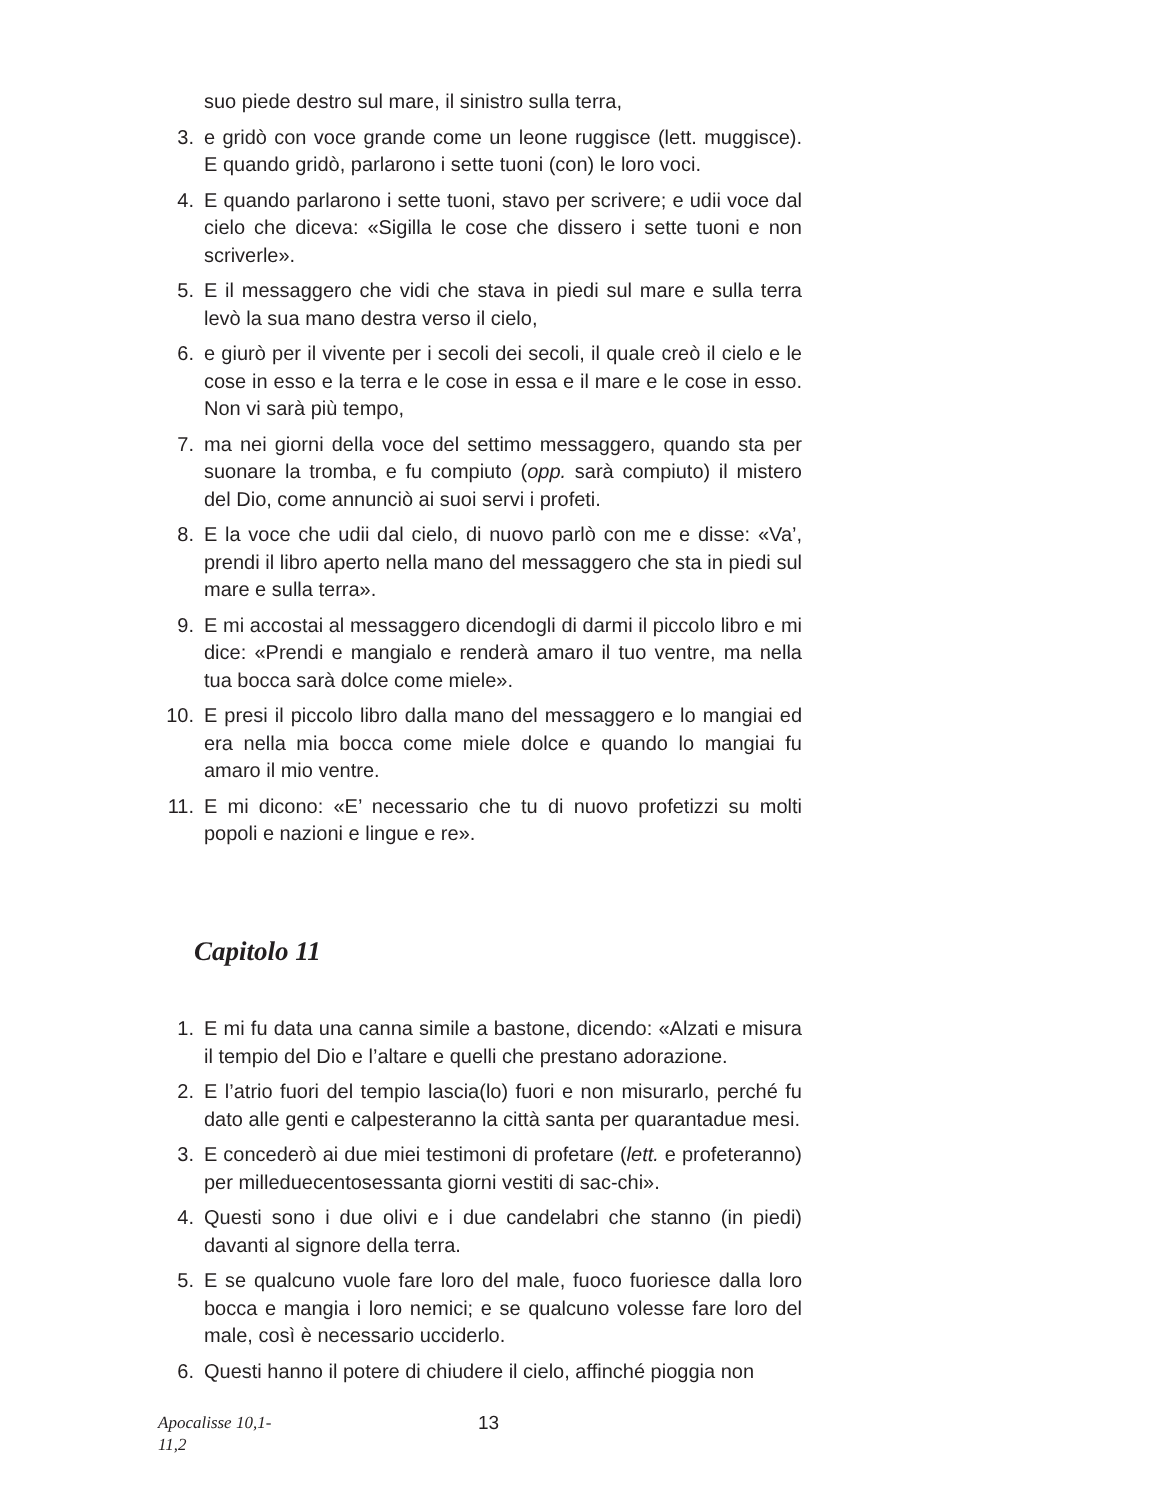suo piede destro sul mare, il sinistro sulla terra,
3. e gridò con voce grande come un leone ruggisce (lett. muggisce). E quando gridò, parlarono i sette tuoni (con) le loro voci.
4. E quando parlarono i sette tuoni, stavo per scrivere; e udii voce dal cielo che diceva: «Sigilla le cose che dissero i sette tuoni e non scriverle».
5. E il messaggero che vidi che stava in piedi sul mare e sulla terra levò la sua mano destra verso il cielo,
6. e giurò per il vivente per i secoli dei secoli, il quale creò il cielo e le cose in esso e la terra e le cose in essa e il mare e le cose in esso. Non vi sarà più tempo,
7. ma nei giorni della voce del settimo messaggero, quando sta per suonare la tromba, e fu compiuto (opp. sarà compiuto) il mistero del Dio, come annunciò ai suoi servi i profeti.
8. E la voce che udii dal cielo, di nuovo parlò con me e disse: «Va’, prendi il libro aperto nella mano del messaggero che sta in piedi sul mare e sulla terra».
9. E mi accostai al messaggero dicendogli di darmi il piccolo libro e mi dice: «Prendi e mangialo e renderà amaro il tuo ventre, ma nella tua bocca sarà dolce come miele».
10. E presi il piccolo libro dalla mano del messaggero e lo mangiai ed era nella mia bocca come miele dolce e quando lo mangiai fu amaro il mio ventre.
11. E mi dicono: «E’ necessario che tu di nuovo profetizzi su molti popoli e nazioni e lingue e re».
Capitolo 11
1. E mi fu data una canna simile a bastone, dicendo: «Alzati e misura il tempio del Dio e l’altare e quelli che prestano adorazione.
2. E l’atrio fuori del tempio lascia(lo) fuori e non misurarlo, perché fu dato alle genti e calpesteranno la città santa per quarantadue mesi.
3. E concederò ai due miei testimoni di profetare (lett. e profeteranno) per milleduecentosessanta giorni vestiti di sac-chi».
4. Questi sono i due olivi e i due candelabri che stanno (in piedi) davanti al signore della terra.
5. E se qualcuno vuole fare loro del male, fuoco fuoriesce dalla loro bocca e mangia i loro nemici; e se qualcuno volesse fare loro del male, così è necessario ucciderlo.
6. Questi hanno il potere di chiudere il cielo, affinché pioggia non
Apocalisse 10,1-
11,2
13